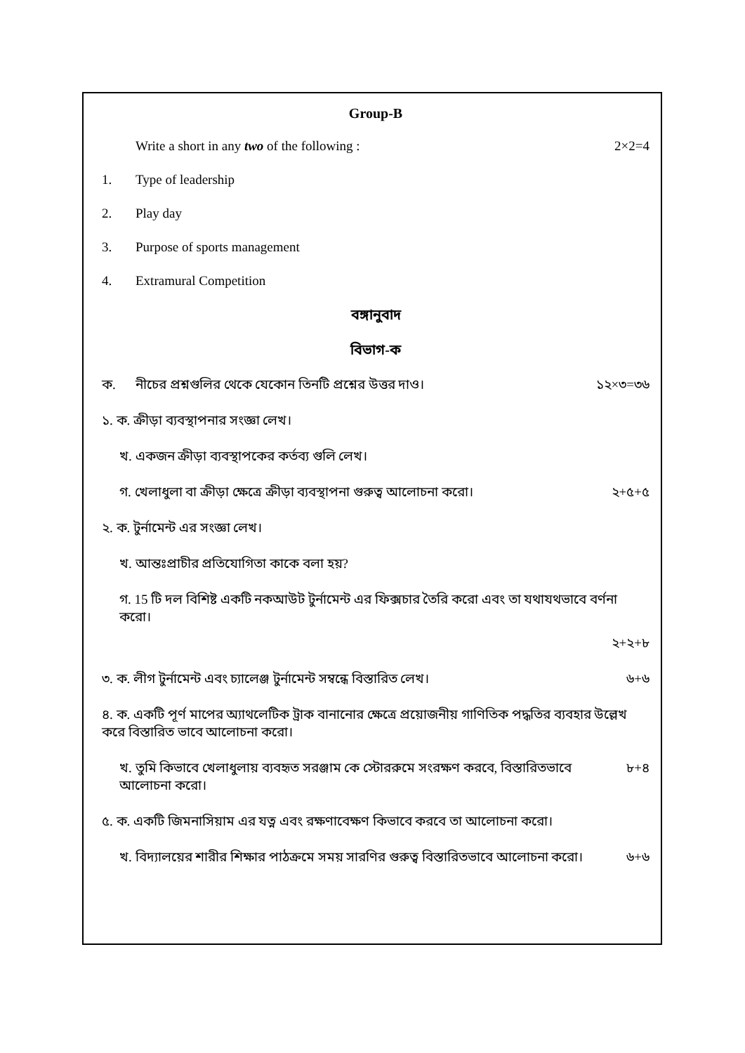Group-B
Write a short in any two of the following : 2×2=4
1. Type of leadership
2. Play day
3. Purpose of sports management
4. Extramural Competition
বঙ্গানুবাদ
বিভাগ-ক
ক. নীচের প্রশ্নগুলির থেকে যেকোন তিনটি প্রশ্নের উত্তর দাও। ১২×৩=৩৬
১. ক. ক্রীড়া ব্যবস্থাপনার সংজ্ঞা লেখ।
খ. একজন ক্রীড়া ব্যবস্থাপকের কর্তব্য গুলি লেখ।
গ. খেলাধুলা বা ক্রীড়া ক্ষেত্রে ক্রীড়া ব্যবস্থাপনা গুরুত্ব আলোচনা করো। ২+৫+৫
২. ক. টুর্নামেন্ট এর সংজ্ঞা লেখ।
খ. আন্তঃপ্রাচীর প্রতিযোগিতা কাকে বলা হয়?
গ. 15 টি দল বিশিষ্ট একটি নকআউট টুর্নামেন্ট এর ফিক্সচার তৈরি করো এবং তা যথাযথভাবে বর্ণনা করো।
২+২+৮
৩. ক. লীগ টুর্নামেন্ট এবং চ্যালেঞ্জ টুর্নামেন্ট সম্বন্ধে বিস্তারিত লেখ। ৬+৬
৪. ক. একটি পূর্ণ মাপের অ্যাথলেটিক ট্রাক বানানোর ক্ষেত্রে প্রয়োজনীয় গাণিতিক পদ্ধতির ব্যবহার উল্লেখ করে বিস্তারিত ভাবে আলোচনা করো।
খ. তুমি কিভাবে খেলাধুলায় ব্যবহৃত সরঞ্জাম কে স্টোররুমে সংরক্ষণ করবে, বিস্তারিতভাবে আলোচনা করো। ৮+৪
৫. ক. একটি জিমনাসিয়াম এর যত্ন এবং রক্ষণাবেক্ষণ কিভাবে করবে তা আলোচনা করো।
খ. বিদ্যালয়ের শারীর শিক্ষার পাঠক্রমে সময় সারণির গুরুত্ব বিস্তারিতভাবে আলোচনা করো। ৬+৬